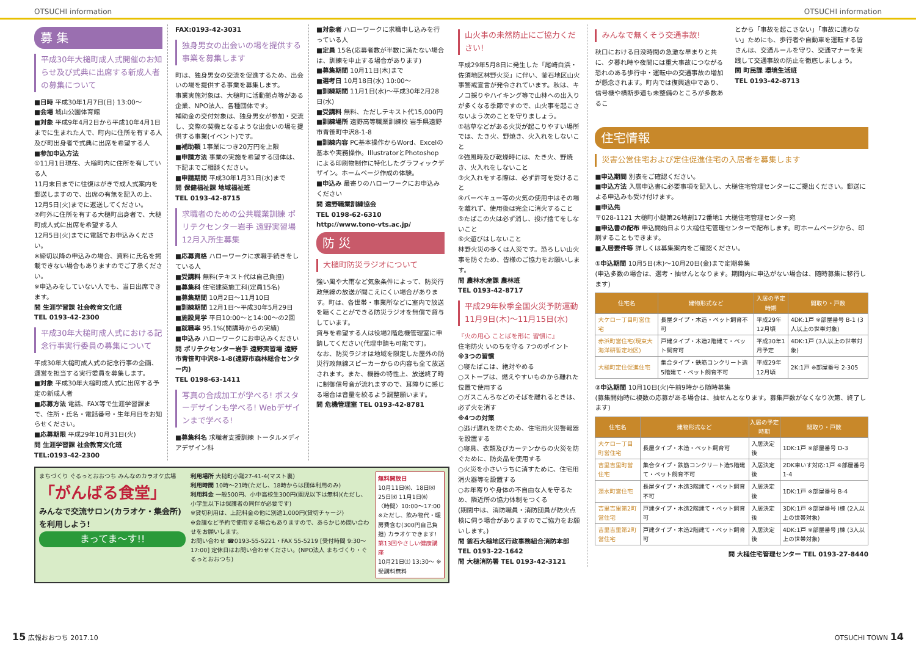OTSUCHI information OTSUCHI information
募 集
平成30年大槌町成人式開催のお知らせ及び式典に出席する新成人者の募集について
■日時 平成30年1月7日(日) 13:00～
■会場 城山公園体育館
■対象 平成9年4月2日から平成10年4月1日までに生まれた人で、町内に住所を有する人及び町出身者で式典に出席を希望する人
■参加申込方法
①11月1日現在、大槌町内に住所を有している人
11月末日までに往復はがきで成人式案内を郵送しますので、出席の有無を記入の上、12月5日(火)までに返送してください。
②町外に住所を有する大槌町出身者で、大槌町成人式に出席を希望する人
12月5日(火)までに電話でお申込みください。
※締切以降の申込みの場合、資料に氏名を掲載できない場合もありますのでご了承ください。
※申込みをしていない人でも、当日出席できます。
問 生涯学習課 社会教育文化班
TEL 0193-42-2300
平成30年大槌町成人式における記念行事実行委員の募集について
平成30年大槌町成人式の記念行事の企画、運営を担当する実行委員を募集します。
■対象 平成30年大槌町成人式に出席する予定の新成人者
■応募方法 電話、FAX等で生涯学習課まで、住所・氏名・電話番号・生年月日をお知らせください。
■応募期限 平成29年10月31日(火)
問 生涯学習課 社会教育文化班
TEL:0193-42-2300
FAX:0193-42-3031
独身男女の出会いの場を提供する事業を募集します
町は、独身男女の交流を促進するため、出会いの場を提供する事業を募集します。
事業実施対象は、大槌町に活動拠点等がある企業、NPO法人、各種団体です。
補助金の交付対象は、独身男女が参加・交流し、交際の契機となるような出会いの場を提供する事業(イベント)です。
■補助額 1事業につき20万円を上限
■申請方法 事業の実施を希望する団体は、下記までご相談ください。
■申請期間 平成30年1月31日(水)まで
問 保健福祉課 地域福祉班
TEL 0193-42-8715
求職者のための公共職業訓練 ポリテクセンター岩手 遠野実習場 12月入所生募集
■応募資格 ハローワークに求職手続きをしている人
■受講料 無料(テキスト代は自己負担)
■募集科 住宅建築施工科(定員15名)
■募集期間 10月2日～11月10日
■訓練期間 12月1日～平成30年5月29日
■施設見学 平日10:00～と14:00～の2回
■就職率 95.1%(開講時からの実績)
■申込み ハローワークにお申込みください
問 ポリテクセンター岩手 遠野実習場 遠野市青笹町中沢8-1-8(遠野市森林総合センター内)
TEL 0198-63-1411
写真の合成加工が学べる! ポスターデザインも学べる! Webデザインまで学べる!
■募集科名 求職者支援訓練 トータルメディアデザイン科
■対象者 ハローワークに求職申し込みを行っている人
■定員 15名(応募者数が半数に満たない場合は、訓練を中止する場合があります)
■募集期間 10月11日(木)まで
■選考日 10月18日(水) 10:00～
■訓練期間 11月1日(水)～平成30年2月28日(水)
■受講料 無料、ただしテキスト代15,000円
■訓練場所 遠野高等職業訓練校 岩手県遠野市青笹町中沢8-1-8
■訓練内容 PC基本操作からWord、Excelの基本や実務操作。IllustratorとPhotoshopによる印刷物制作に特化したグラフィックデザイン。ホームページ作成の体験。
■申込み 最寄りのハローワークにお申込みください
問 遠野職業訓練協会
TEL 0198-62-6310
http://www.tono-vts.ac.jp/
防 災
大槌町防災ラジオについて
強い風や大雨など気象条件によって、防災行政無線の放送が聞こえにくい場合があります。町は、各世帯・事業所などに室内で放送を聴くことができる防災ラジオを無償で貸与しています。
貸与を希望する人は役場2階危機管理室に申請してください(代理申請も可能です)。
なお、防災ラジオは地域を限定した屋外の防災行政無線スピーカーからの内容も全て放送されます。また、機器の特性上、放送終了時に制御信号音が流れますので、耳障りに感じる場合は音量を絞るよう調整願います。
問 危機管理室 TEL 0193-42-8781
まちづくり ぐるっとおおつち みんなのカラオケ広場
「がんばる食堂」
みんなで交流サロン(カラオケ・集会所)を利用しよう!
まってま～す!!
利用場所 大槌町小鎚27-41-4(マスト裏)
利用時間 10時～21時(ただし、18時からは団体利用のみ)
利用料金 一般500円、小中高校生300円(園児以下は無料)(ただし、小学生以下は保護者の同伴が必要です)
※貸切利用は、上記料金の他に別途1,000円(貸切チャージ)
※会議など予約で使用する場合もありますので、あらかじめ問い合わせをお願いします。
お問い合わせ ☎0193-55-5221・FAX 55-5219 [受付時間 9:30～17:00] 定休日はお問い合わせください。(NPO法人 まちづくり・ぐるっとおおつち)
無料開放日
10月11日㈬、18日㈬ 25日㈬ 11月1日㈬
〈時間〉10:00～17:00
※ただし、飲み物代・暖房費含む(300円自己負担) カラオケできます!
第13回やさしい健康講座
10月21日㈯ 13:30～ ※受講料無料
山火事の未然防止にご協力ください!
平成29年5月8日に発生した「尾崎白浜・佐須地区林野火災」に伴い、釜石地区山火事警戒宣言が発令されています。秋は、キノコ採りやハイキング等で山林への出入りが多くなる季節ですので、山火事を起こさないよう次のことを守りましょう。
①枯草などがある火災が起こりやすい場所では、たき火、野焼き、火入れをしないこと
②強風時及び乾燥時には、たき火、野焼き、火入れをしないこと
③火入れをする際は、必ず許可を受けること
④バーベキュー等の火気の使用中はその場を離れず、使用後は完全に消火すること
⑤たばこの火は必ず消し、投げ捨てをしないこと
⑥火遊びはしないこと
林野火災の多くは人災です。恐ろしい山火事を防ぐため、皆様のご協力をお願いします。
問 農林水産課 農林班
TEL 0193-42-8717
平成29年秋季全国火災予防運動 11月9日(木)～11月15日(水)
『火の用心 ことばを形に 習慣に』
住宅防火 いのちを守る 7つのポイント
※3つの習慣
○寝たばこは、絶対やめる
○ストーブは、燃えやすいものから離れた位置で使用する
○ガスこんろなどのそばを離れるときは、必ず火を消す
※4つの対策
○逃げ遅れを防ぐため、住宅用火災警報器を設置する
○寝具、衣類及びカーテンからの火災を防ぐために、防炎品を使用する
○火災を小さいうちに消すために、住宅用消火器等を設置する
○お年寄りや身体の不自由な人を守るため、隣近所の協力体制をつくる
(期間中は、消防職員・消防団員が防火点検に伺う場合がありますのでご協力をお願いします。)
問 釜石大槌地区行政事務組合消防本部
TEL 0193-22-1642
問 大槌消防署 TEL 0193-42-3121
みんなで無くそう交通事故!
秋口における日没時間の急激な早まりと共に、夕暮れ時や夜間には重大事故につながる恐れのある歩行中・運転中の交通事故の増加が懸念されます。町内では復興途中であり、信号機や横断歩道も未整備のところが多数あるこ
とから「事故を起こさない」「事故に遭わない」ためにも、歩行者や自動車を運転する皆さんは、交通ルールを守り、交通マナーを実践して交通事故の防止を徹底しましょう。
問 町民課 環境生活班
TEL 0193-42-8713
住宅情報
災害公営住宅および定住促進住宅の入居者を募集します
■申込期間 別表をご確認ください。
■申込方法 入居申込書に必要事項を記入し、大槌住宅管理センターにご提出ください。郵送による申込みも受け付けます。
■申込先
〒028-1121 大槌町小鎚第26地割172番地1 大槌住宅管理センター宛
■申込書の配布 申込開始日より大槌住宅管理センターで配布します。町ホームページから、印刷することもできます。
■入居要件等 詳しくは募集案内をご確認ください。
①申込期間 10月5日(木)～10月20日(金)まで定期募集
(申込多数の場合は、選考・抽せんとなります。期間内に申込がない場合は、随時募集に移行します)
| 住宅名 | 建物形式など | 入居の予定時期 | 間取り・戸数 |
| --- | --- | --- | --- |
| 大ケロー丁目町営住宅 | 長屋タイプ・木造・ペット飼育不可 | 平成29年12月頃 | 4DK:1戸 ※部屋番号 B-1 (3人以上の世帯対象) |
| 赤浜町営住宅(現東大海洋研暫定地区) | 戸建タイプ・木造2階建て・ペット飼育可 | 平成30年1月予定 | 4DK:1戸 (3人以上の世帯対象) |
| 大槌町定住促進住宅 | 集合タイプ・鉄筋コンクリート造5階建て・ペット飼育不可 | 平成29年12月頃 | 2K:1戸 ※部屋番号 2-305 |
②申込期間 10月10日(火)午前9時から随時募集
(募集開始時に複数の応募がある場合は、抽せんとなります。募集戸数がなくなり次第、終了します)
| 住宅名 | 建物形式など | 入居の予定時期 | 間取り・戸数 |
| --- | --- | --- | --- |
| 大ケロー丁目町営住宅 | 長屋タイプ・木造・ペット飼育可 | 入居決定後 | 1DK:1戸 ※部屋番号 D-3 |
| 吉里吉里町営住宅 | 集合タイプ・鉄筋コンクリート造5階建て・ペット飼育不可 | 入居決定後 | 2DK車いす対応:1戸 ※部屋番号 1-4 |
| 源水町営住宅 | 長屋タイプ・木造3階建て・ペット飼育不可 | 入居決定後 | 1DK:1戸 ※部屋番号 B-4 |
| 吉里吉里第2町営住宅 | 戸建タイプ・木造2階建て・ペット飼育可 | 入居決定後 | 3DK:1戸 ※部屋番号 I棟 (2人以上の世帯対象) |
| 吉里吉里第2町営住宅 | 戸建タイプ・木造2階建て・ペット飼育可 | 入居決定後 | 4DK:1戸 ※部屋番号 J棟 (3人以上の世帯対象) |
問 大槌住宅管理センター TEL 0193-27-8440
15 広報おおつち 2017.10 OTSUCHI TOWN 14